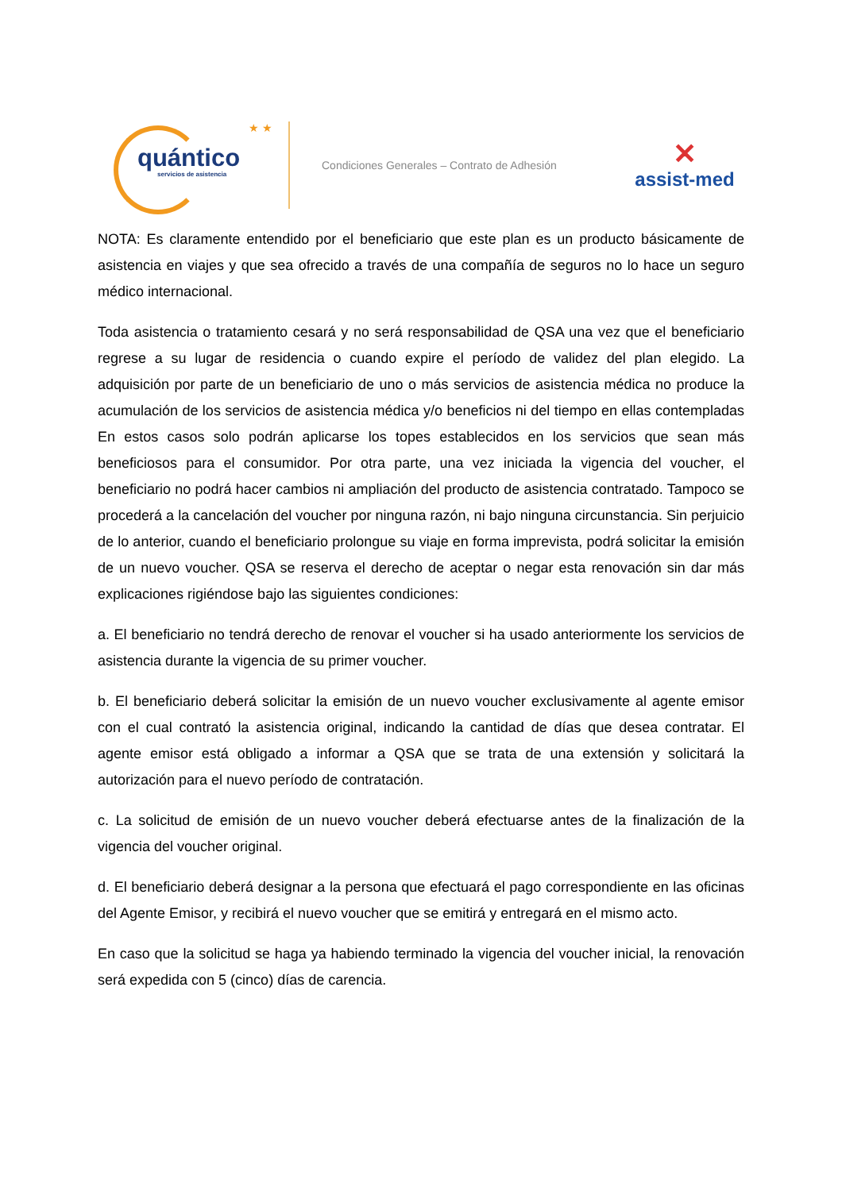★ ★
quántico
servicios de asistencia
Condiciones Generales – Contrato de Adhesión
✕
assist-med
NOTA: Es claramente entendido por el beneficiario que este plan es un producto básicamente de asistencia en viajes y que sea ofrecido a través de una compañía de seguros no lo hace un seguro médico internacional.
Toda asistencia o tratamiento cesará y no será responsabilidad de QSA una vez que el beneficiario regrese a su lugar de residencia o cuando expire el período de validez del plan elegido. La adquisición por parte de un beneficiario de uno o más servicios de asistencia médica no produce la acumulación de los servicios de asistencia médica y/o beneficios ni del tiempo en ellas contempladas En estos casos solo podrán aplicarse los topes establecidos en los servicios que sean más beneficiosos para el consumidor. Por otra parte, una vez iniciada la vigencia del voucher, el beneficiario no podrá hacer cambios ni ampliación del producto de asistencia contratado. Tampoco se procederá a la cancelación del voucher por ninguna razón, ni bajo ninguna circunstancia. Sin perjuicio de lo anterior, cuando el beneficiario prolongue su viaje en forma imprevista, podrá solicitar la emisión de un nuevo voucher. QSA se reserva el derecho de aceptar o negar esta renovación sin dar más explicaciones rigiéndose bajo las siguientes condiciones:
a. El beneficiario no tendrá derecho de renovar el voucher si ha usado anteriormente los servicios de asistencia durante la vigencia de su primer voucher.
b. El beneficiario deberá solicitar la emisión de un nuevo voucher exclusivamente al agente emisor con el cual contrató la asistencia original, indicando la cantidad de días que desea contratar. El agente emisor está obligado a informar a QSA que se trata de una extensión y solicitará la autorización para el nuevo período de contratación.
c. La solicitud de emisión de un nuevo voucher deberá efectuarse antes de la finalización de la vigencia del voucher original.
d. El beneficiario deberá designar a la persona que efectuará el pago correspondiente en las oficinas del Agente Emisor, y recibirá el nuevo voucher que se emitirá y entregará en el mismo acto.
En caso que la solicitud se haga ya habiendo terminado la vigencia del voucher inicial, la renovación será expedida con 5 (cinco) días de carencia.